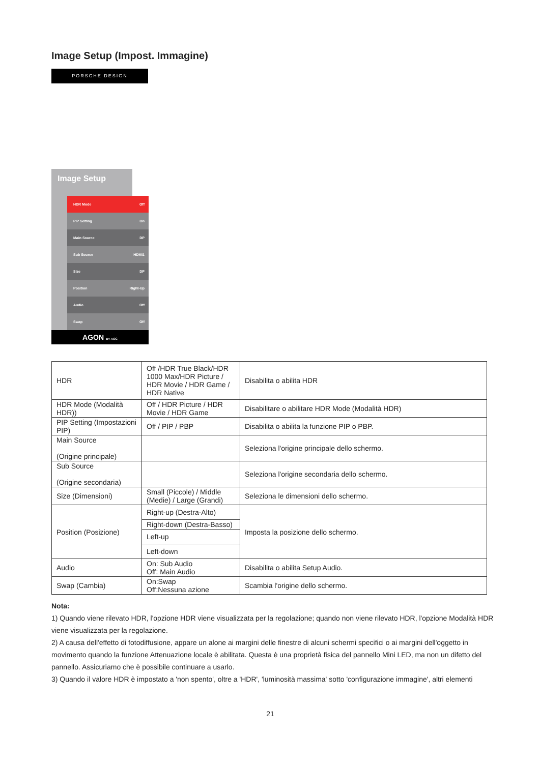Image Setup (Impost. Immagine)
PORSCHE DESIGN
Image Setup
HDR Mode Off
PIP Setting On
Main Source DP
Sub Source HDMI1
Size DP
Position Right-Up
Audio Off
Swap Off
AGON BY AOC
| HDR | Off /HDR True Black/HDR 1000 Max/HDR Picture / HDR Movie / HDR Game / HDR Native | Disabilita o abilita HDR |
| HDR Mode (Modalità HDR)) | Off / HDR Picture / HDR Movie / HDR Game | Disabilitare o abilitare HDR Mode (Modalità HDR) |
| PIP Setting (Impostazioni PIP) | Off / PIP / PBP | Disabilita o abilita la funzione PIP o PBP. |
| Main Source (Origine principale) | | Seleziona l'origine principale dello schermo. |
| Sub Source (Origine secondaria) | | Seleziona l'origine secondaria dello schermo. |
| Size (Dimensioni) | Small (Piccole) / Middle (Medie) / Large (Grandi) | Seleziona le dimensioni dello schermo. |
| Position (Posizione) | Right-up (Destra-Alto) | Imposta la posizione dello schermo. |
| | Right-down (Destra-Basso) | |
| | Left-up | |
| | Left-down | |
| Audio | On: Sub Audio Off: Main Audio | Disabilita o abilita Setup Audio. |
| Swap (Cambia) | On:Swap Off:Nessuna azione | Scambia l'origine dello schermo. |
Nota:
1) Quando viene rilevato HDR, l'opzione HDR viene visualizzata per la regolazione; quando non viene rilevato HDR, l'opzione Modalità HDR viene visualizzata per la regolazione.
2) A causa dell'effetto di fotodiffusione, appare un alone ai margini delle finestre di alcuni schermi specifici o ai margini dell'oggetto in movimento quando la funzione Attenuazione locale è abilitata. Questa è una proprietà fisica del pannello Mini LED, ma non un difetto del pannello. Assicuriamo che è possibile continuare a usarlo.
3) Quando il valore HDR è impostato a 'non spento', oltre a 'HDR', 'luminosità massima' sotto 'configurazione immagine', altri elementi
21